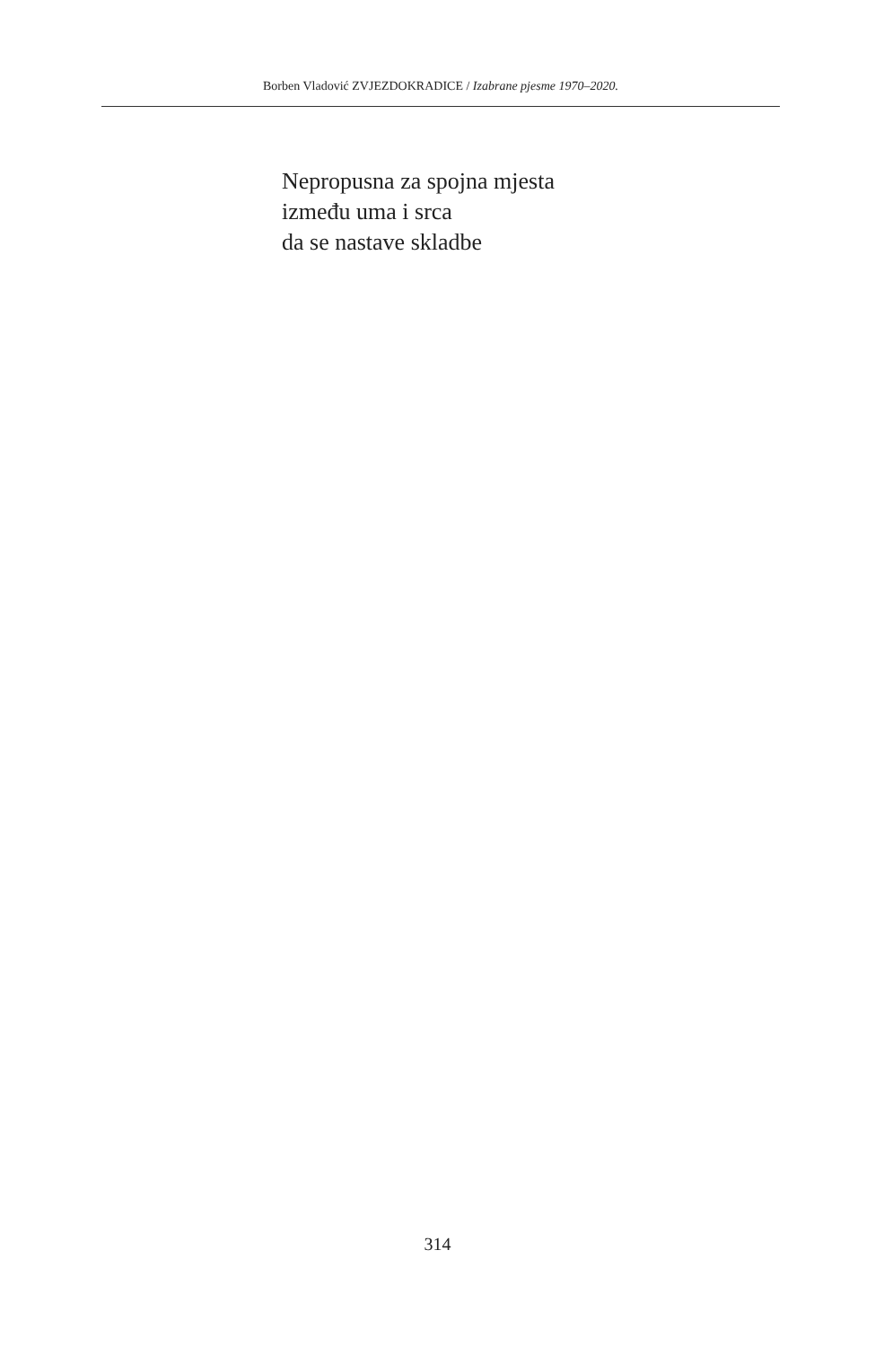Borben Vladović ZVJEZDOKRADICE / Izabrane pjesme 1970–2020.
Nepropusna za spojna mjesta
između uma i srca
da se nastave skladbe
314